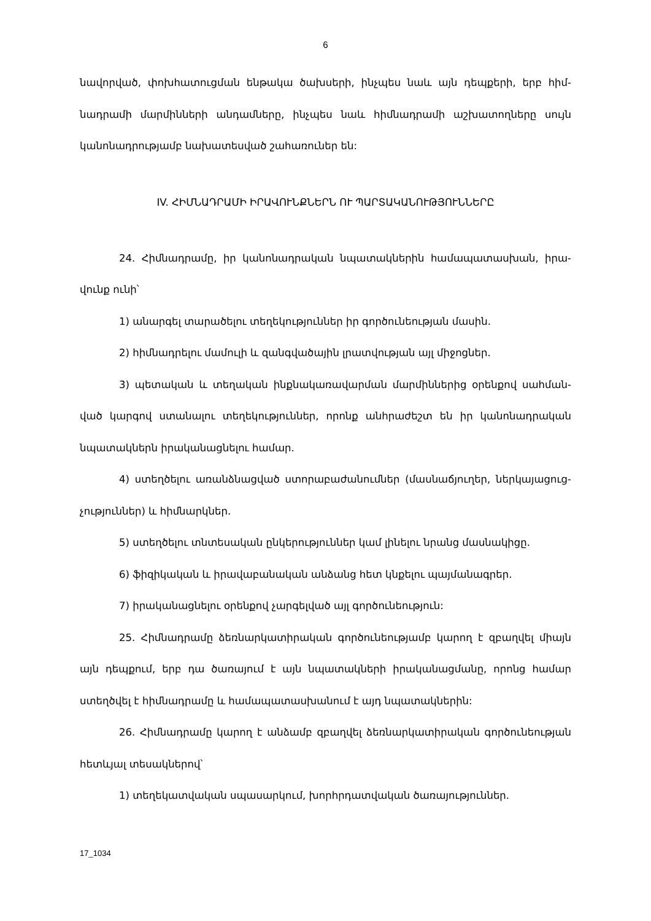6
նավորված, փոխհատուցման ենթակա ծախսերի, ինչպես նաև այն դեպքերի, երբ հիմ­նադրամի մարմինների անդամները, ինչպես նաև հիմնադրամի աշխատողները սույն կանոնադրությամբ նախատեսված շահառուներ են:
IV. ՀԻՄՆԱԴՐԱՄԻ ԻՐԱՎՈՒՆՔՆԵՐՆ ՈՒ ՊԱՐՏԱԿԱՆՈՒԹՅՈՒՆՆԵՐԸ
24. Հիմնադրամը, իր կանոնադրական նպատակներին համապատասխան, իրա­վունք ունի՝
1) անարգել տարածելու տեղեկություններ իր գործունեության մասին.
2) հիմնադրելու մամուլի և զանգվածային լրատվության այլ միջոցներ.
3) պետական և տեղական ինքնակառավարման մարմիններից օրենքով սահման­ված կարգով ստանալու տեղեկություններ, որոնք անհրաժեշտ են իր կանոնադրական նպատակներն իրականացնելու համար.
4) ստեղծելու առանձնացված ստորաբաժանումներ (մասնաճյուղեր, ներկայացուց­չություններ) և հիմնարկներ.
5) ստեղծելու տնտեսական ընկերություններ կամ լինելու նրանց մասնակիցը.
6) ֆիզիկական և իրավաբանական անձանց հետ կնքելու պայմանագրեր.
7) իրականացնելու օրենքով չարգելված այլ գործունեություն:
25. Հիմնադրամը ձեռնարկատիրական գործունեությամբ կարող է զբաղվել միայն այն դեպքում, երբ դա ծառայում է այն նպատակների իրականացմանը, որոնց համար ստեղծվել է հիմնադրամը և համապատասխանում է այդ նպատակներին:
26. Հիմնադրամը կարող է անձամբ զբաղվել ձեռնարկատիրական գործունեու­թյան հետևյալ տեսակներով՝
1) տեղեկատվական սպասարկում, խորհրդատվական ծառայություններ.
17_1034